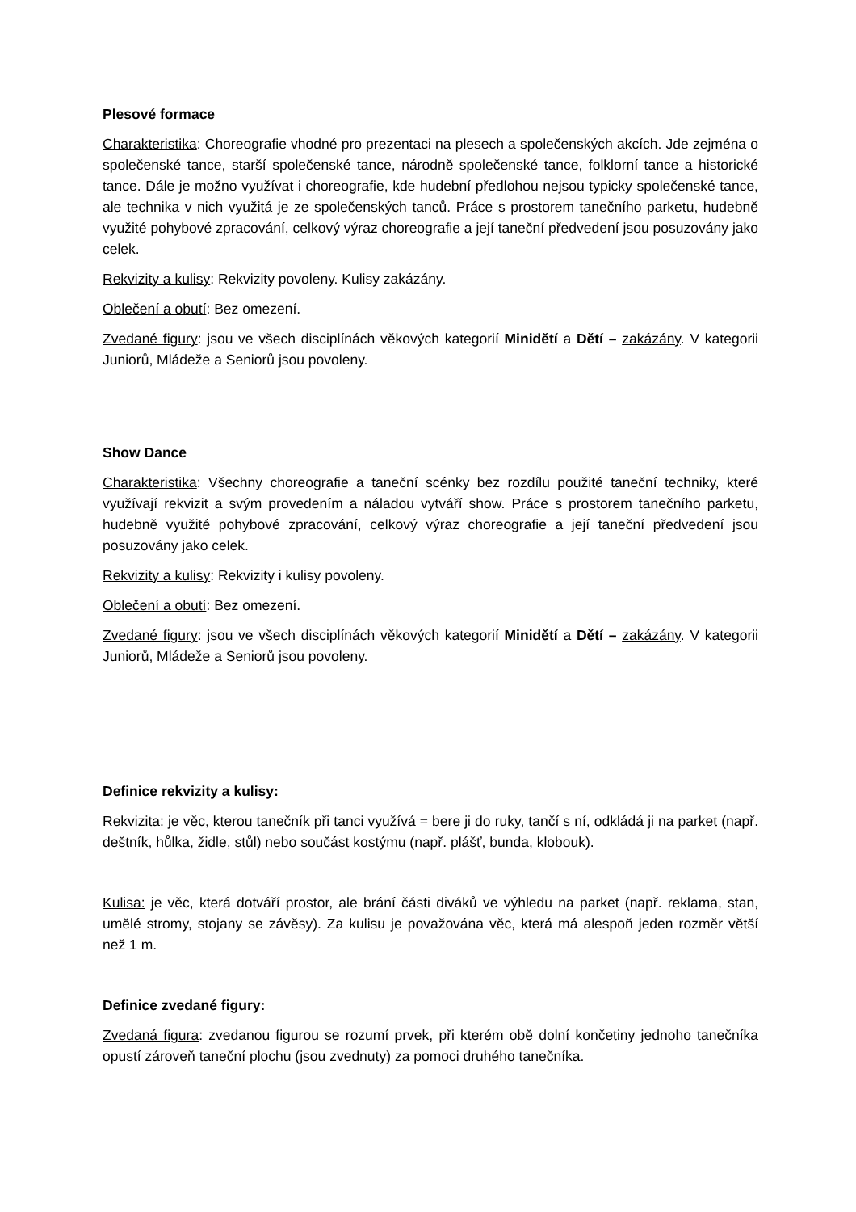Plesové formace
Charakteristika: Choreografie vhodné pro prezentaci na plesech a společenských akcích. Jde zejména o společenské tance, starší společenské tance, národně společenské tance, folklorní tance a historické tance. Dále je možno využívat i choreografie, kde hudební předlohou nejsou typicky společenské tance, ale technika v nich využitá je ze společenských tanců. Práce s prostorem tanečního parketu, hudebně využité pohybové zpracování, celkový výraz choreografie a její taneční předvedení jsou posuzovány jako celek.
Rekvizity a kulisy: Rekvizity povoleny. Kulisy zakázány.
Oblečení a obutí: Bez omezení.
Zvedané figury: jsou ve všech disciplínách věkových kategorií Minidětí a Dětí – zakázány. V kategorii Juniorů, Mládeže a Seniorů jsou povoleny.
Show Dance
Charakteristika: Všechny choreografie a taneční scénky bez rozdílu použité taneční techniky, které využívají rekvizit a svým provedením a náladou vytváří show. Práce s prostorem tanečního parketu, hudebně využité pohybové zpracování, celkový výraz choreografie a její taneční předvedení jsou posuzovány jako celek.
Rekvizity a kulisy: Rekvizity i kulisy povoleny.
Oblečení a obutí: Bez omezení.
Zvedané figury: jsou ve všech disciplínách věkových kategorií Minidětí a Dětí – zakázány. V kategorii Juniorů, Mládeže a Seniorů jsou povoleny.
Definice rekvizity a kulisy:
Rekvizita: je věc, kterou tanečník při tanci využívá = bere ji do ruky, tančí s ní, odkládá ji na parket (např. deštník, hůlka, židle, stůl) nebo součást kostýmu (např. plášť, bunda, klobouk).
Kulisa: je věc, která dotváří prostor, ale brání části diváků ve výhledu na parket (např. reklama, stan, umělé stromy, stojany se závěsy). Za kulisu je považována věc, která má alespoň jeden rozměr větší než 1 m.
Definice zvedané figury:
Zvedaná figura: zvedanou figurou se rozumí prvek, při kterém obě dolní končetiny jednoho tanečníka opustí zároveň taneční plochu (jsou zvednuty) za pomoci druhého tanečníka.